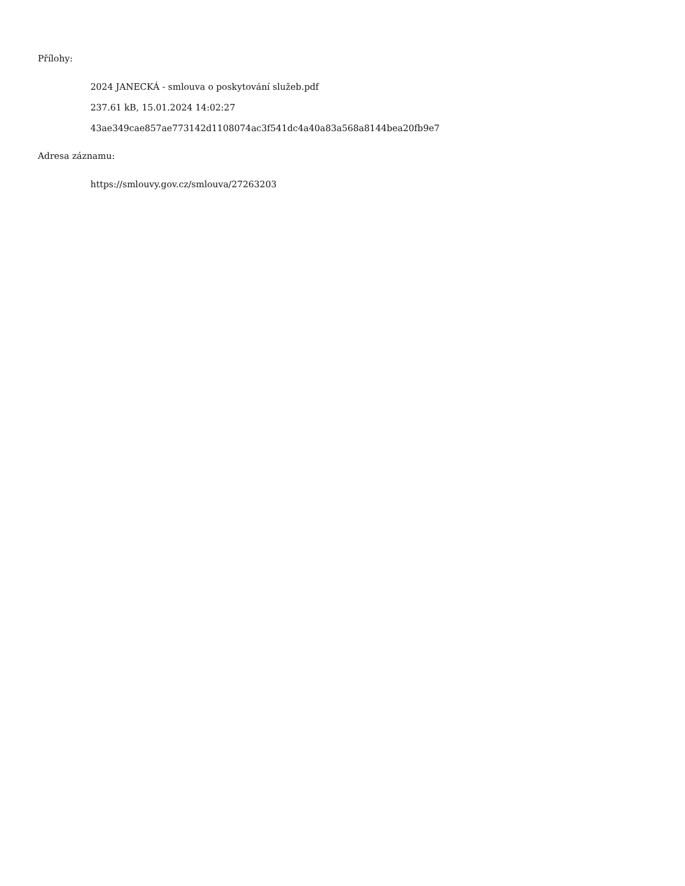Přílohy:
2024 JANECKÁ - smlouva o poskytování služeb.pdf
237.61 kB, 15.01.2024 14:02:27
43ae349cae857ae773142d1108074ac3f541dc4a40a83a568a8144bea20fb9e7
Adresa záznamu:
https://smlouvy.gov.cz/smlouva/27263203